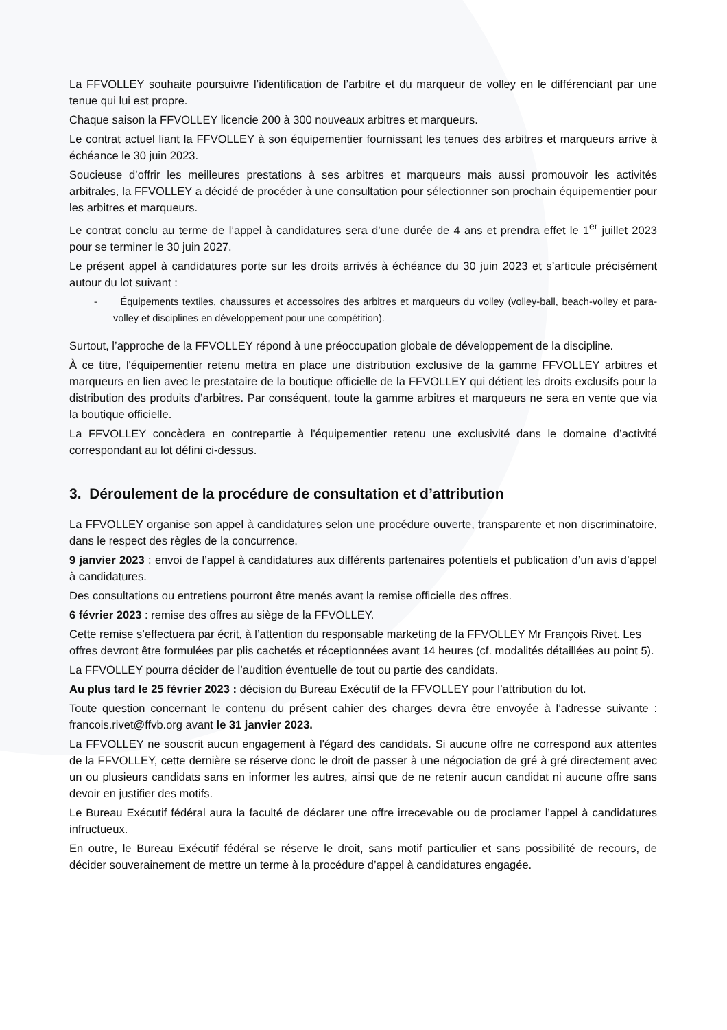La FFVOLLEY souhaite poursuivre l’identification de l’arbitre et du marqueur de volley en le différenciant par une tenue qui lui est propre.
Chaque saison la FFVOLLEY licencie 200 à 300 nouveaux arbitres et marqueurs.
Le contrat actuel liant la FFVOLLEY à son équipementier fournissant les tenues des arbitres et marqueurs arrive à échéance le 30 juin 2023.
Soucieuse d’offrir les meilleures prestations à ses arbitres et marqueurs mais aussi promouvoir les activités arbitrales, la FFVOLLEY a décidé de procéder à une consultation pour sélectionner son prochain équipementier pour les arbitres et marqueurs.
Le contrat conclu au terme de l’appel à candidatures sera d’une durée de 4 ans et prendra effet le 1<sup>er</sup> juillet 2023 pour se terminer le 30 juin 2027.
Le présent appel à candidatures porte sur les droits arrivés à échéance du 30 juin 2023 et s’articule précisément autour du lot suivant :
- Équipements textiles, chaussures et accessoires des arbitres et marqueurs du volley (volley-ball, beach-volley et para-volley et disciplines en développement pour une compétition).
Surtout, l’approche de la FFVOLLEY répond à une préoccupation globale de développement de la discipline.
À ce titre, l'équipementier retenu mettra en place une distribution exclusive de la gamme FFVOLLEY arbitres et marqueurs en lien avec le prestataire de la boutique officielle de la FFVOLLEY qui détient les droits exclusifs pour la distribution des produits d’arbitres. Par conséquent, toute la gamme arbitres et marqueurs ne sera en vente que via la boutique officielle.
La FFVOLLEY concèdera en contrepartie à l'équipementier retenu une exclusivité dans le domaine d’activité correspondant au lot défini ci-dessus.
3. Déroulement de la procédure de consultation et d’attribution
La FFVOLLEY organise son appel à candidatures selon une procédure ouverte, transparente et non discriminatoire, dans le respect des règles de la concurrence.
9 janvier 2023 : envoi de l’appel à candidatures aux différents partenaires potentiels et publication d’un avis d’appel à candidatures.
Des consultations ou entretiens pourront être menés avant la remise officielle des offres.
6 février 2023 : remise des offres au siège de la FFVOLLEY.
Cette remise s’effectuera par écrit, à l’attention du responsable marketing de la FFVOLLEY Mr François Rivet. Les offres devront être formulées par plis cachetés et réceptionnées avant 14 heures (cf. modalités détaillées au point 5).
La FFVOLLEY pourra décider de l’audition éventuelle de tout ou partie des candidats.
Au plus tard le 25 février 2023 : décision du Bureau Exécutif de la FFVOLLEY pour l’attribution du lot.
Toute question concernant le contenu du présent cahier des charges devra être envoyée à l’adresse suivante : francois.rivet@ffvb.org avant le 31 janvier 2023.
La FFVOLLEY ne souscrit aucun engagement à l'égard des candidats. Si aucune offre ne correspond aux attentes de la FFVOLLEY, cette dernière se réserve donc le droit de passer à une négociation de gré à gré directement avec un ou plusieurs candidats sans en informer les autres, ainsi que de ne retenir aucun candidat ni aucune offre sans devoir en justifier des motifs.
Le Bureau Exécutif fédéral aura la faculté de déclarer une offre irrecevable ou de proclamer l’appel à candidatures infructueux.
En outre, le Bureau Exécutif fédéral se réserve le droit, sans motif particulier et sans possibilité de recours, de décider souverainement de mettre un terme à la procédure d’appel à candidatures engagée.